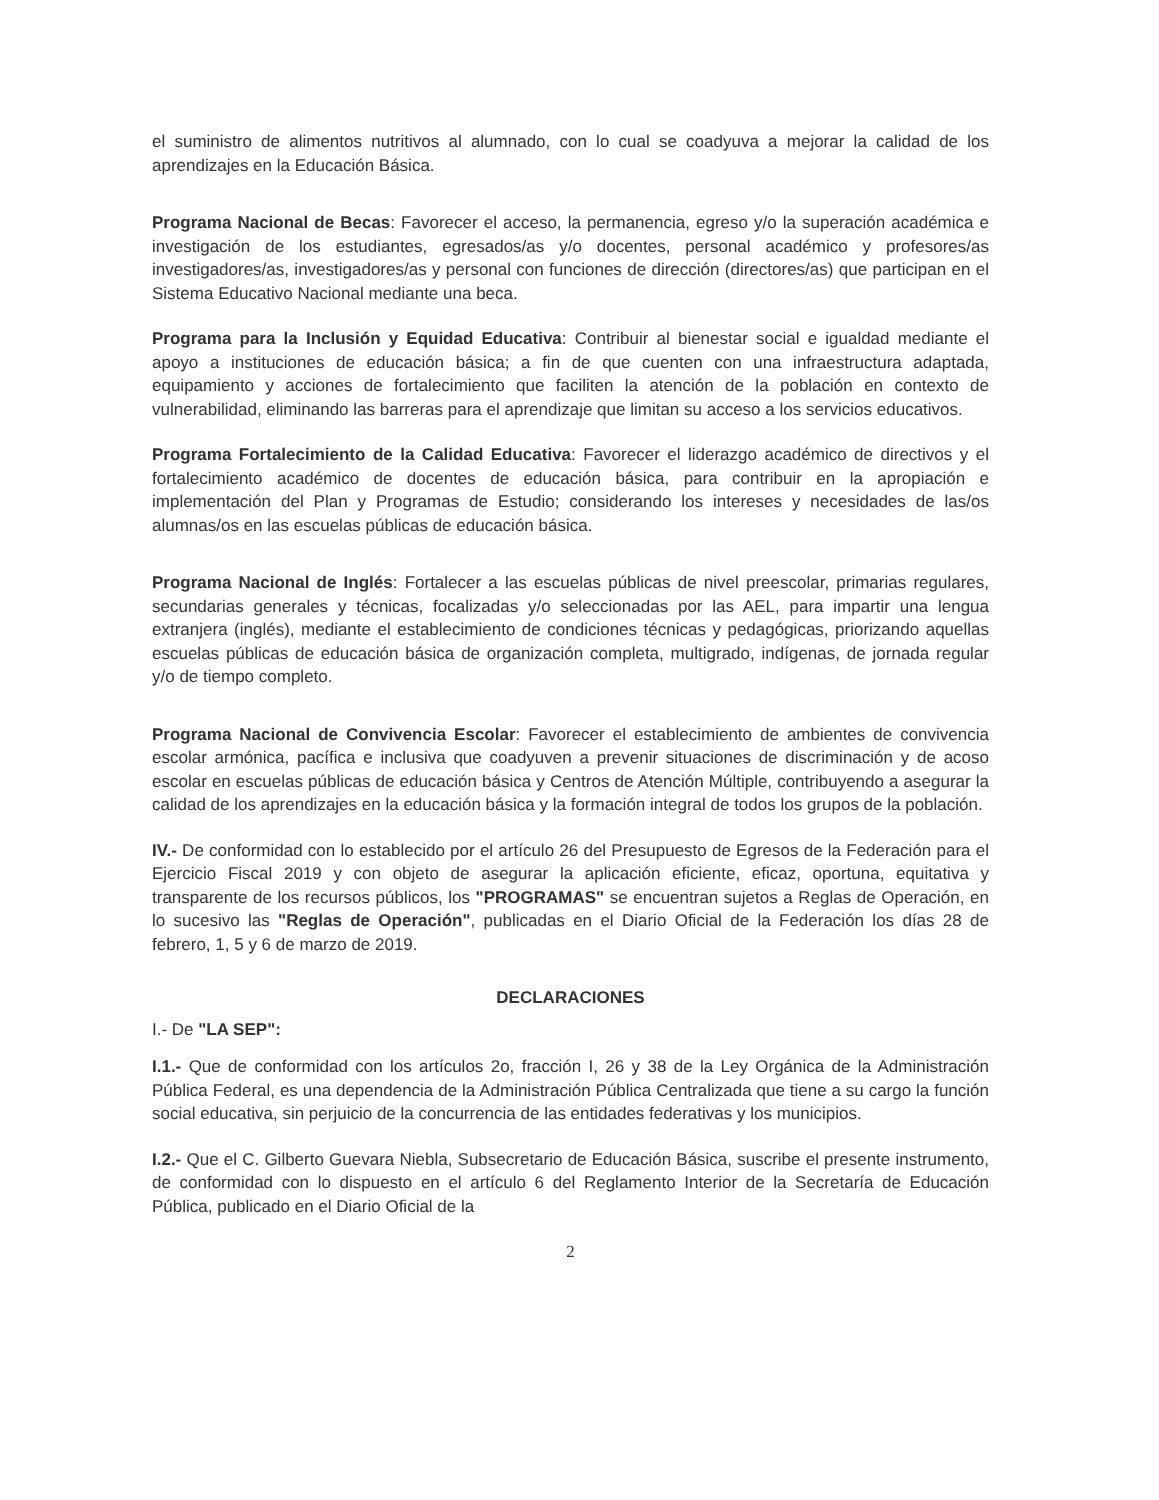el suministro de alimentos nutritivos al alumnado, con lo cual se coadyuva a mejorar la calidad de los aprendizajes en la Educación Básica.
Programa Nacional de Becas: Favorecer el acceso, la permanencia, egreso y/o la superación académica e investigación de los estudiantes, egresados/as y/o docentes, personal académico y profesores/as investigadores/as, investigadores/as y personal con funciones de dirección (directores/as) que participan en el Sistema Educativo Nacional mediante una beca.
Programa para la Inclusión y Equidad Educativa: Contribuir al bienestar social e igualdad mediante el apoyo a instituciones de educación básica; a fin de que cuenten con una infraestructura adaptada, equipamiento y acciones de fortalecimiento que faciliten la atención de la población en contexto de vulnerabilidad, eliminando las barreras para el aprendizaje que limitan su acceso a los servicios educativos.
Programa Fortalecimiento de la Calidad Educativa: Favorecer el liderazgo académico de directivos y el fortalecimiento académico de docentes de educación básica, para contribuir en la apropiación e implementación del Plan y Programas de Estudio; considerando los intereses y necesidades de las/os alumnas/os en las escuelas públicas de educación básica.
Programa Nacional de Inglés: Fortalecer a las escuelas públicas de nivel preescolar, primarias regulares, secundarias generales y técnicas, focalizadas y/o seleccionadas por las AEL, para impartir una lengua extranjera (inglés), mediante el establecimiento de condiciones técnicas y pedagógicas, priorizando aquellas escuelas públicas de educación básica de organización completa, multigrado, indígenas, de jornada regular y/o de tiempo completo.
Programa Nacional de Convivencia Escolar: Favorecer el establecimiento de ambientes de convivencia escolar armónica, pacífica e inclusiva que coadyuven a prevenir situaciones de discriminación y de acoso escolar en escuelas públicas de educación básica y Centros de Atención Múltiple, contribuyendo a asegurar la calidad de los aprendizajes en la educación básica y la formación integral de todos los grupos de la población.
IV.- De conformidad con lo establecido por el artículo 26 del Presupuesto de Egresos de la Federación para el Ejercicio Fiscal 2019 y con objeto de asegurar la aplicación eficiente, eficaz, oportuna, equitativa y transparente de los recursos públicos, los "PROGRAMAS" se encuentran sujetos a Reglas de Operación, en lo sucesivo las "Reglas de Operación", publicadas en el Diario Oficial de la Federación los días 28 de febrero, 1, 5 y 6 de marzo de 2019.
DECLARACIONES
I.- De "LA SEP":
I.1.- Que de conformidad con los artículos 2o, fracción I, 26 y 38 de la Ley Orgánica de la Administración Pública Federal, es una dependencia de la Administración Pública Centralizada que tiene a su cargo la función social educativa, sin perjuicio de la concurrencia de las entidades federativas y los municipios.
I.2.- Que el C. Gilberto Guevara Niebla, Subsecretario de Educación Básica, suscribe el presente instrumento, de conformidad con lo dispuesto en el artículo 6 del Reglamento Interior de la Secretaría de Educación Pública, publicado en el Diario Oficial de la
2